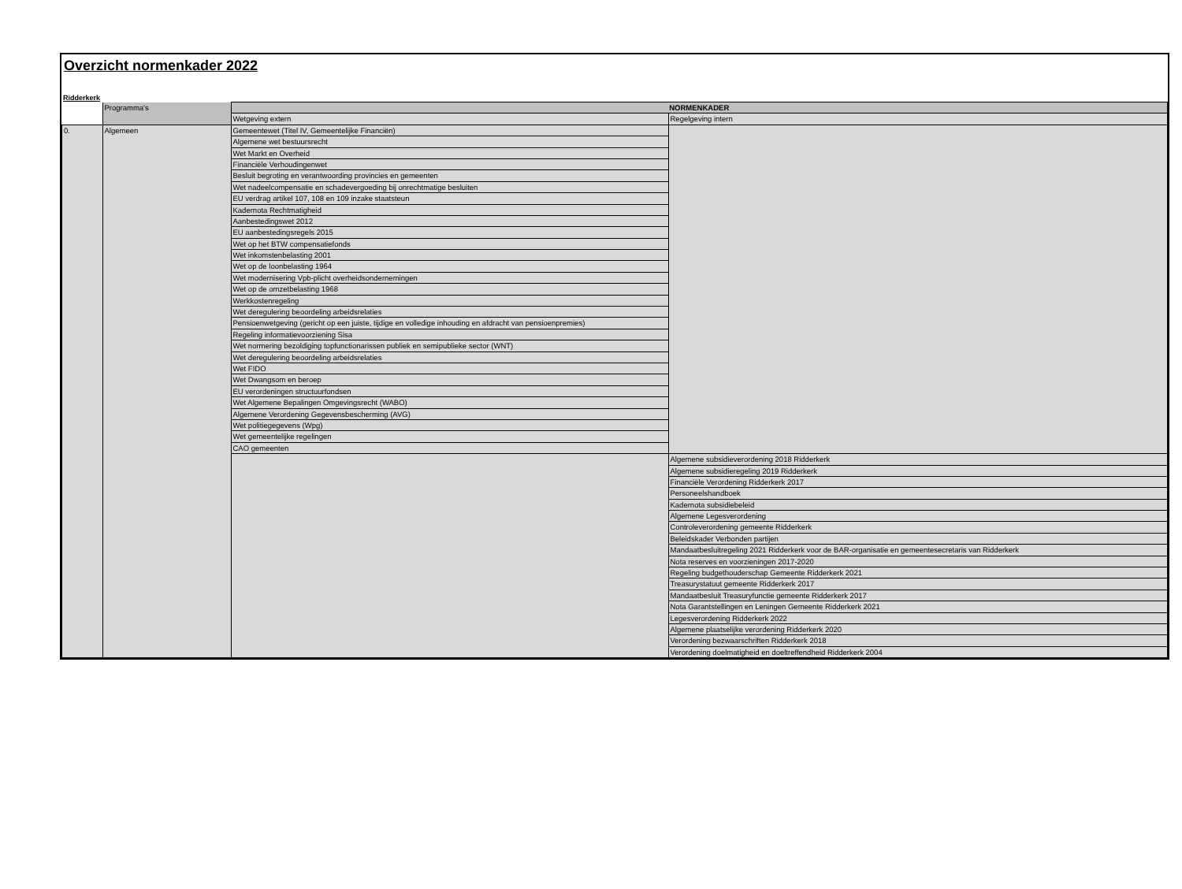Overzicht normenkader 2022
Ridderkerk
| | Programma's | NORMENKADER | |
| | | Wetgeving extern | Regelgeving intern |
| 0. | Algemeen | Gemeentewet (Titel IV, Gemeentelijke Financiën) | |
| | | Algemene wet bestuursrecht | |
| | | Wet Markt en Overheid | |
| | | Financiële Verhoudingenwet | |
| | | Besluit begroting en verantwoording provincies en gemeenten | |
| | | Wet nadeelcompensatie en schadevergoeding bij onrechtmatige besluiten | |
| | | EU verdrag artikel 107, 108 en 109 inzake staatsteun | |
| | | Kadernota Rechtmatigheid | |
| | | Aanbestedingswet 2012 | |
| | | EU aanbestedingsregels 2015 | |
| | | Wet op het BTW compensatiefonds | |
| | | Wet inkomstenbelasting 2001 | |
| | | Wet op de loonbelasting 1964 | |
| | | Wet modernisering Vpb-plicht overheidsondernemingen | |
| | | Wet op de omzetbelasting 1968 | |
| | | Werkkostenregeling | |
| | | Wet deregulering beoordeling arbeidsrelaties | |
| | | Pensioenwetgeving (gericht op een juiste, tijdige en volledige inhouding en afdracht van pensioenpremies) | |
| | | Regeling informatievoorziening Sisa | |
| | | Wet normering bezoldiging topfunctionarissen publiek en semipublieke sector (WNT) | |
| | | Wet deregulering beoordeling arbeidsrelaties | |
| | | Wet FIDO | |
| | | Wet Dwangsom en beroep | |
| | | EU verordeningen structuurfondsen | |
| | | Wet Algemene Bepalingen Omgevingsrecht (WABO) | |
| | | Algemene Verordening Gegevensbescherming (AVG) | |
| | | Wet politiegegevens (Wpg) | |
| | | Wet gemeentelijke regelingen | |
| | | CAO gemeenten | |
| | | | Algemene subsidieverordening 2018 Ridderkerk |
| | | | Algemene subsidieregeling 2019 Ridderkerk |
| | | | Financiële Verordening Ridderkerk 2017 |
| | | | Personeelshandboek |
| | | | Kadernota subsidiebeleid |
| | | | Algemene Legesverordening |
| | | | Controleverordening gemeente Ridderkerk |
| | | | Beleidskader Verbonden partijen |
| | | | Mandaatbesluitregeling 2021 Ridderkerk voor de BAR-organisatie en gemeentesecretaris van Ridderkerk |
| | | | Nota reserves en voorzieningen 2017-2020 |
| | | | Regeling budgethouderschap Gemeente Ridderkerk 2021 |
| | | | Treasurystatuut gemeente Ridderkerk 2017 |
| | | | Mandaatbesluit Treasuryfunctie gemeente Ridderkerk 2017 |
| | | | Nota Garantstellingen en Leningen Gemeente Ridderkerk 2021 |
| | | | Legesverordening Ridderkerk 2022 |
| | | | Algemene plaatselijke verordening Ridderkerk 2020 |
| | | | Verordening bezwaarschriften Ridderkerk 2018 |
| | | | Verordening doelmatigheid en doeltreffendheid Ridderkerk 2004 |